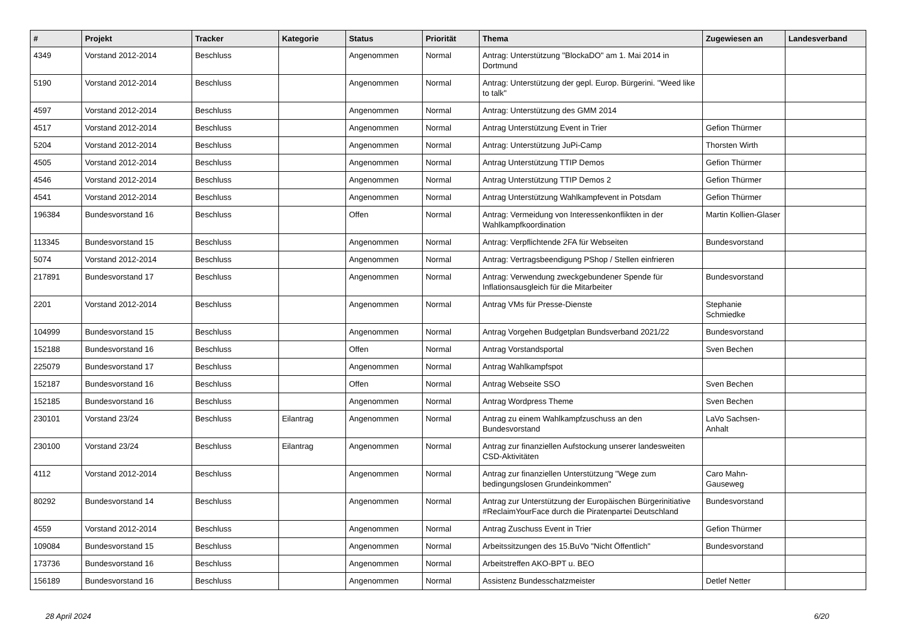| # | Projekt | Tracker | Kategorie | Status | Priorität | Thema | Zugewiesen an | Landesverband |
| --- | --- | --- | --- | --- | --- | --- | --- | --- |
| 4349 | Vorstand 2012-2014 | Beschluss | | Angenommen | Normal | Antrag: Unterstützung "BlockaDO" am 1. Mai 2014 in Dortmund | | |
| 5190 | Vorstand 2012-2014 | Beschluss | | Angenommen | Normal | Antrag: Unterstützung der gepl. Europ. Bürgerini. "Weed like to talk" | | |
| 4597 | Vorstand 2012-2014 | Beschluss | | Angenommen | Normal | Antrag: Unterstützung des GMM 2014 | | |
| 4517 | Vorstand 2012-2014 | Beschluss | | Angenommen | Normal | Antrag Unterstützung Event in Trier | Gefion Thürmer | |
| 5204 | Vorstand 2012-2014 | Beschluss | | Angenommen | Normal | Antrag: Unterstützung JuPi-Camp | Thorsten Wirth | |
| 4505 | Vorstand 2012-2014 | Beschluss | | Angenommen | Normal | Antrag Unterstützung TTIP Demos | Gefion Thürmer | |
| 4546 | Vorstand 2012-2014 | Beschluss | | Angenommen | Normal | Antrag Unterstützung TTIP Demos 2 | Gefion Thürmer | |
| 4541 | Vorstand 2012-2014 | Beschluss | | Angenommen | Normal | Antrag Unterstützung Wahlkampfevent in Potsdam | Gefion Thürmer | |
| 196384 | Bundesvorstand 16 | Beschluss | | Offen | Normal | Antrag: Vermeidung von Interessenkonflikten in der Wahlkampfkoordination | Martin Kollien-Glaser | |
| 113345 | Bundesvorstand 15 | Beschluss | | Angenommen | Normal | Antrag: Verpflichtende 2FA für Webseiten | Bundesvorstand | |
| 5074 | Vorstand 2012-2014 | Beschluss | | Angenommen | Normal | Antrag: Vertragsbeendigung PShop / Stellen einfrieren | | |
| 217891 | Bundesvorstand 17 | Beschluss | | Angenommen | Normal | Antrag: Verwendung zweckgebundener Spende für Inflationsausgleich für die Mitarbeiter | Bundesvorstand | |
| 2201 | Vorstand 2012-2014 | Beschluss | | Angenommen | Normal | Antrag VMs für Presse-Dienste | Stephanie Schmiedke | |
| 104999 | Bundesvorstand 15 | Beschluss | | Angenommen | Normal | Antrag Vorgehen Budgetplan Bundsverband 2021/22 | Bundesvorstand | |
| 152188 | Bundesvorstand 16 | Beschluss | | Offen | Normal | Antrag Vorstandsportal | Sven Bechen | |
| 225079 | Bundesvorstand 17 | Beschluss | | Angenommen | Normal | Antrag Wahlkampfspot | | |
| 152187 | Bundesvorstand 16 | Beschluss | | Offen | Normal | Antrag Webseite SSO | Sven Bechen | |
| 152185 | Bundesvorstand 16 | Beschluss | | Angenommen | Normal | Antrag Wordpress Theme | Sven Bechen | |
| 230101 | Vorstand 23/24 | Beschluss | Eilantrag | Angenommen | Normal | Antrag zu einem Wahlkampfzuschuss an den Bundesvorstand | LaVo Sachsen-Anhalt | |
| 230100 | Vorstand 23/24 | Beschluss | Eilantrag | Angenommen | Normal | Antrag zur finanziellen Aufstockung unserer landesweiten CSD-Aktivitäten | | |
| 4112 | Vorstand 2012-2014 | Beschluss | | Angenommen | Normal | Antrag zur finanziellen Unterstützung "Wege zum bedingungslosen Grundeinkommen" | Caro Mahn-Gauseweg | |
| 80292 | Bundesvorstand 14 | Beschluss | | Angenommen | Normal | Antrag zur Unterstützung der Europäischen Bürgerinitiative #ReclaimYourFace durch die Piratenpartei Deutschland | Bundesvorstand | |
| 4559 | Vorstand 2012-2014 | Beschluss | | Angenommen | Normal | Antrag Zuschuss Event in Trier | Gefion Thürmer | |
| 109084 | Bundesvorstand 15 | Beschluss | | Angenommen | Normal | Arbeitssitzungen des 15.BuVo "Nicht Öffentlich" | Bundesvorstand | |
| 173736 | Bundesvorstand 16 | Beschluss | | Angenommen | Normal | Arbeitstreffen AKO-BPT u. BEO | | |
| 156189 | Bundesvorstand 16 | Beschluss | | Angenommen | Normal | Assistenz Bundesschatzmeister | Detlef Netter | |
28 April 2024 6/20